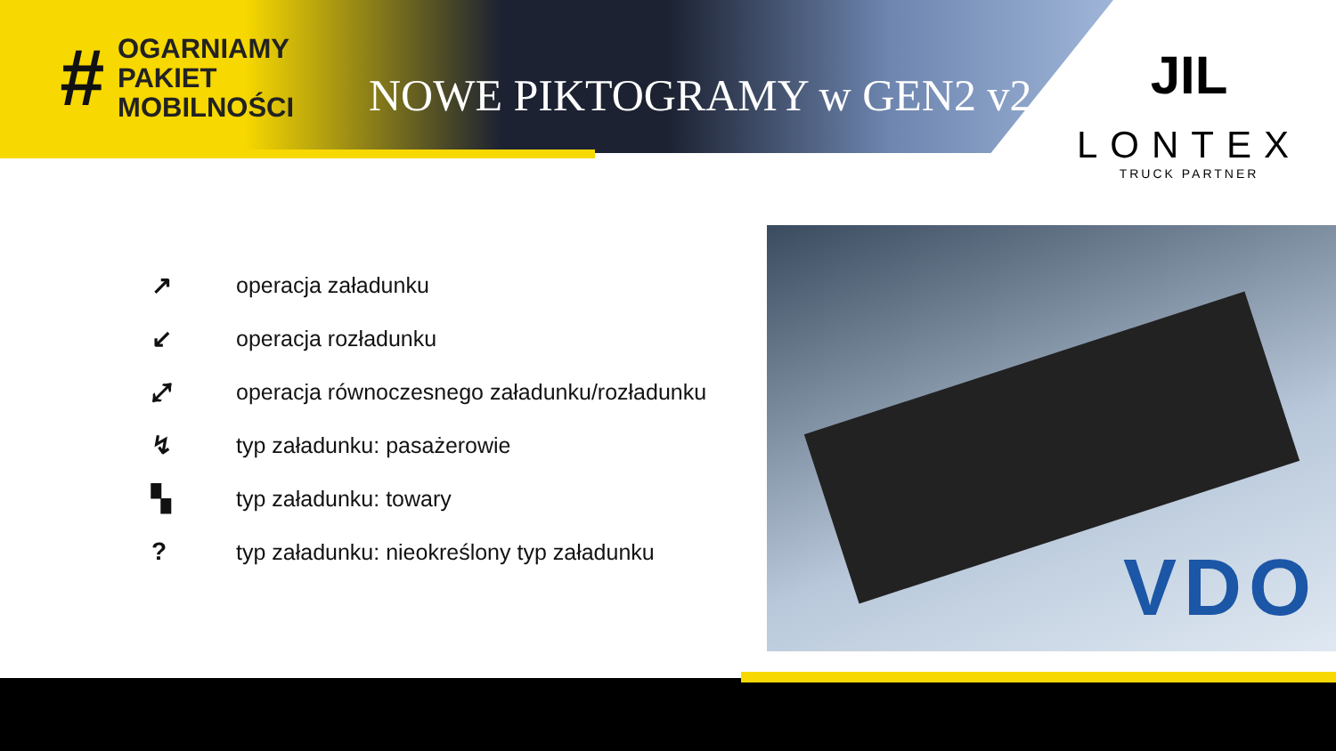#
OGARNIAMY
PAKIET
MOBILNOŚCI
NOWE PIKTOGRAMY w GEN2 v2
JIL
LONTEX
TRUCK PARTNER
↗ operacja załadunku
↙ operacja rozładunku
⤢ operacja równoczesnego załadunku/rozładunku
↯ typ załadunku: pasażerowie
▚ typ załadunku: towary
? typ załadunku: nieokreślony typ załadunku
VDO